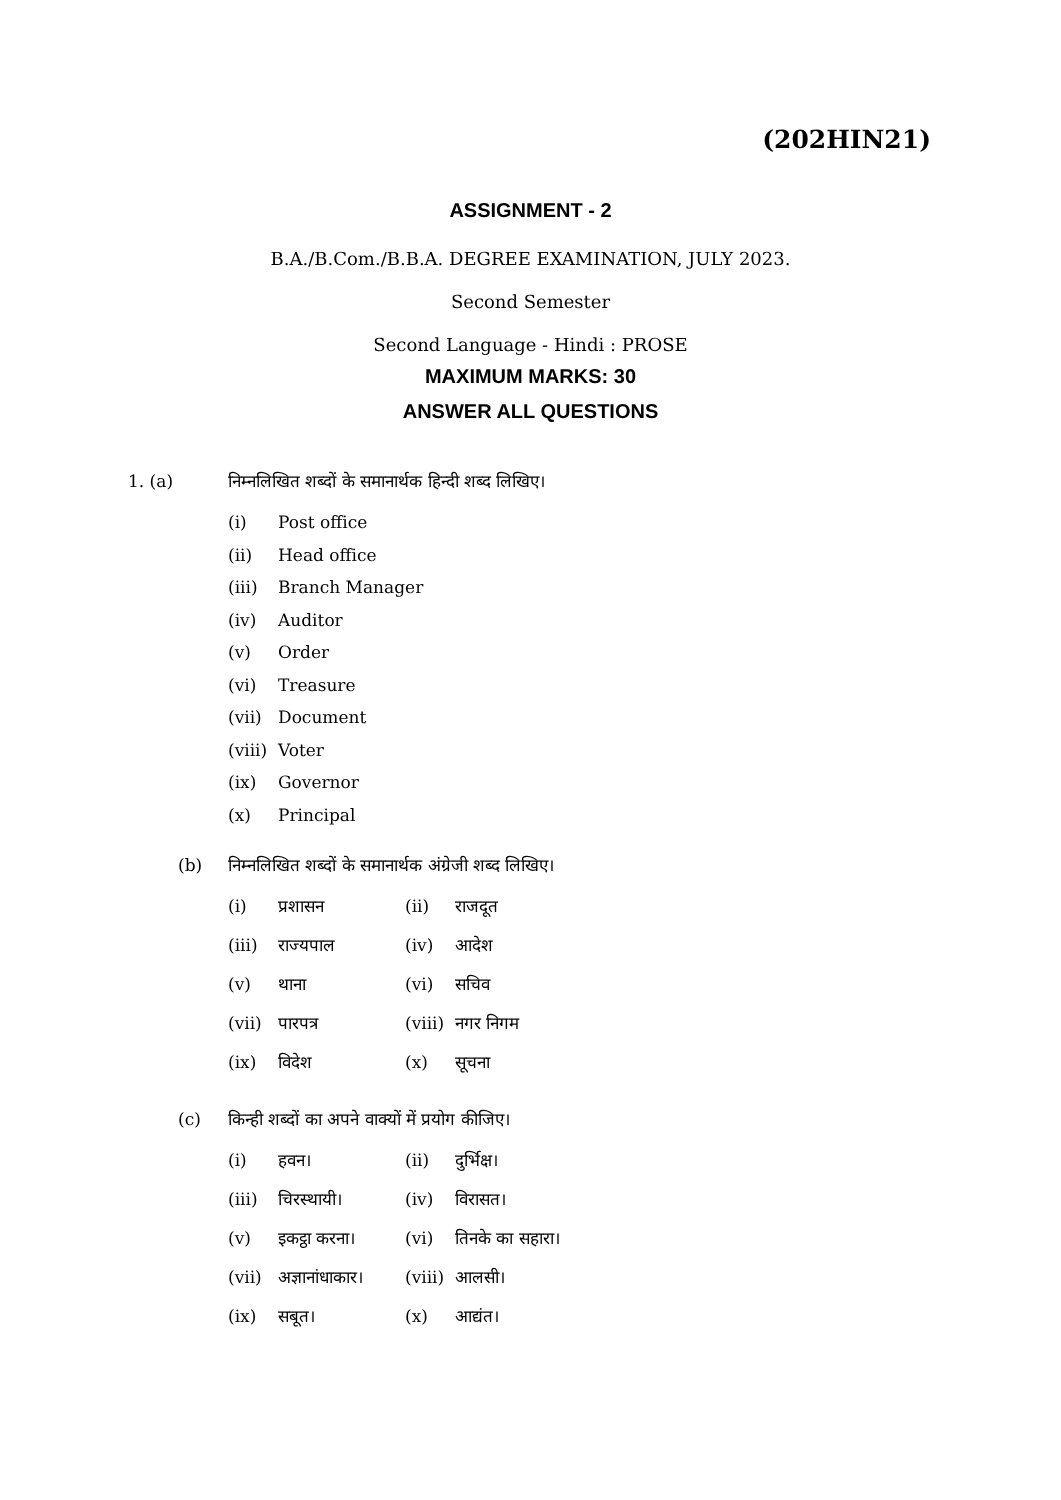(202HIN21)
ASSIGNMENT - 2
B.A./B.Com./B.B.A. DEGREE EXAMINATION, JULY 2023.
Second Semester
Second Language - Hindi : PROSE
MAXIMUM MARKS: 30
ANSWER ALL QUESTIONS
1. (a) निम्नलिखित शब्दों के समानार्थक हिन्दी शब्द लिखिए।
(i) Post office
(ii) Head office
(iii) Branch Manager
(iv) Auditor
(v) Order
(vi) Treasure
(vii) Document
(viii) Voter
(ix) Governor
(x) Principal
(b) निम्नलिखित शब्दों के समानार्थक अंग्रेजी शब्द लिखिए।
(i) प्रशासन (ii) राजदूत
(iii) राज्यपाल (iv) आदेश
(v) थाना (vi) सचिव
(vii) पारपत्र (viii) नगर निगम
(ix) विदेश (x) सूचना
(c) किन्ही शब्दों का अपने वाक्यों में प्रयोग कीजिए।
(i) हवन। (ii) दुर्भिक्ष।
(iii) चिरस्थायी। (iv) विरासत।
(v) इकट्ठा करना। (vi) तिनके का सहारा।
(vii) अज्ञानांधाकार। (viii) आलसी।
(ix) सबूत। (x) आद्यंत।